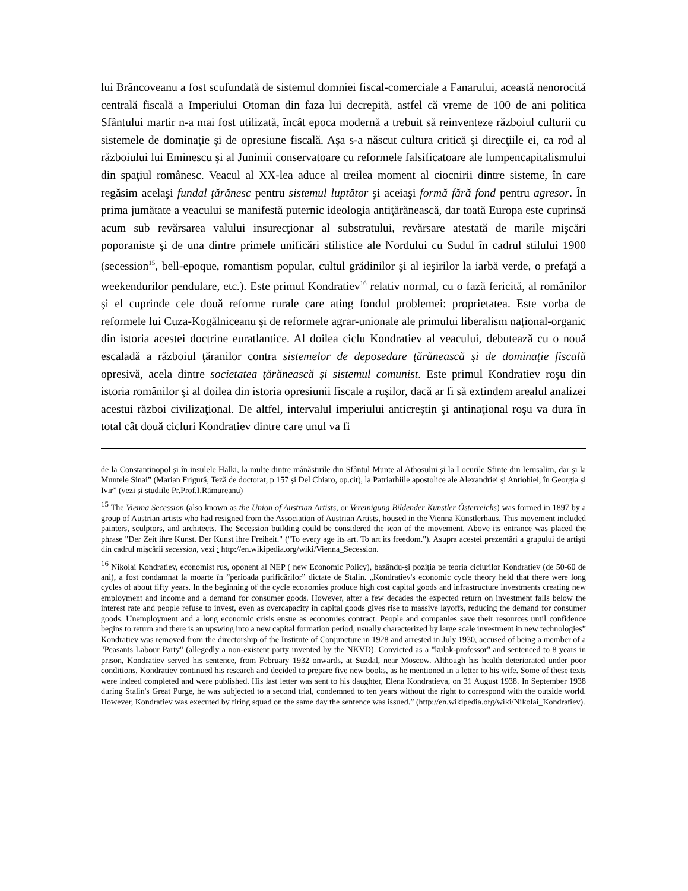lui Brâncoveanu a fost scufundată de sistemul domniei fiscal-comerciale a Fanarului, această nenorocită centrală fiscală a Imperiului Otoman din faza lui decrepită, astfel că vreme de 100 de ani politica Sfântului martir n-a mai fost utilizată, încât epoca modernă a trebuit să reinventeze războiul culturii cu sistemele de dominaţie şi de opresiune fiscală. Aşa s-a născut cultura critică şi direcţiile ei, ca rod al războiului lui Eminescu şi al Junimii conservatoare cu reformele falsificatoare ale lumpencapitalismului din spaţiul românesc. Veacul al XX-lea aduce al treilea moment al ciocnirii dintre sisteme, în care regăsim acelaşi fundal ţărănesc pentru sistemul luptător şi aceiaşi formă fără fond pentru agresor. În prima jumătate a veacului se manifestă puternic ideologia antiţărănească, dar toată Europa este cuprinsă acum sub revărsarea valului insurecţionar al substratului, revărsare atestată de marile mişcări poporaniste şi de una dintre primele unificări stilistice ale Nordului cu Sudul în cadrul stilului 1900 (secession<sup>15</sup>, bell-epoque, romantism popular, cultul grădinilor şi al ieşirilor la iarbă verde, o prefaţă a weekendurilor pendulare, etc.). Este primul Kondratiev<sup>16</sup> relativ normal, cu o fază fericită, al românilor şi el cuprinde cele două reforme rurale care ating fondul problemei: proprietatea. Este vorba de reformele lui Cuza-Kogălniceanu şi de reformele agrar-unionale ale primului liberalism naţional-organic din istoria acestei doctrine euratlantice. Al doilea ciclu Kondratiev al veacului, debutează cu o nouă escaladă a războiul ţăranilor contra sistemelor de deposedare ţărănească şi de dominaţie fiscală opresivă, acela dintre societatea ţărănească şi sistemul comunist. Este primul Kondratiev roşu din istoria românilor şi al doilea din istoria opresiunii fiscale a ruşilor, dacă ar fi să extindem arealul analizei acestui război civilizaţional. De altfel, intervalul imperiului anticreştin şi antinaţional roşu va dura în total cât două cicluri Kondratiev dintre care unul va fi
de la Constantinopol şi în insulele Halki, la multe dintre mânăstirile din Sfântul Munte al Athosului şi la Locurile Sfinte din Ierusalim, dar şi la Muntele Sinai” (Marian Frigură, Teză de doctorat, p 157 și Del Chiaro, op.cit), la Patriarhiile apostolice ale Alexandriei şi Antiohiei, în Georgia și Ivir” (vezi și studiile Pr.Prof.I.Rămureanu)
<sup>15</sup> The Vienna Secession (also known as the Union of Austrian Artists, or Vereinigung Bildender Künstler Österreichs) was formed in 1897 by a group of Austrian artists who had resigned from the Association of Austrian Artists, housed in the Vienna Künstlerhaus. This movement included painters, sculptors, and architects. The Secession building could be considered the icon of the movement. Above its entrance was placed the phrase "Der Zeit ihre Kunst. Der Kunst ihre Freiheit." ("To every age its art. To art its freedom."). Asupra acestei prezentări a grupului de artiști din cadrul mișcării secession, vezi : http://en.wikipedia.org/wiki/Vienna_Secession.
<sup>16</sup> Nikolai Kondratiev, economist rus, oponent al NEP ( new Economic Policy), bazându-și poziția pe teoria ciclurilor Kondratiev (de 50-60 de ani), a fost condamnat la moarte în ”perioada purificărilor” dictate de Stalin. „Kondratiev's economic cycle theory held that there were long cycles of about fifty years. In the beginning of the cycle economies produce high cost capital goods and infrastructure investments creating new employment and income and a demand for consumer goods. However, after a few decades the expected return on investment falls below the interest rate and people refuse to invest, even as overcapacity in capital goods gives rise to massive layoffs, reducing the demand for consumer goods. Unemployment and a long economic crisis ensue as economies contract. People and companies save their resources until confidence begins to return and there is an upswing into a new capital formation period, usually characterized by large scale investment in new technologies” Kondratiev was removed from the directorship of the Institute of Conjuncture in 1928 and arrested in July 1930, accused of being a member of a "Peasants Labour Party" (allegedly a non-existent party invented by the NKVD). Convicted as a "kulak-professor" and sentenced to 8 years in prison, Kondratiev served his sentence, from February 1932 onwards, at Suzdal, near Moscow. Although his health deteriorated under poor conditions, Kondratiev continued his research and decided to prepare five new books, as he mentioned in a letter to his wife. Some of these texts were indeed completed and were published. His last letter was sent to his daughter, Elena Kondratieva, on 31 August 1938. In September 1938 during Stalin's Great Purge, he was subjected to a second trial, condemned to ten years without the right to correspond with the outside world. However, Kondratiev was executed by firing squad on the same day the sentence was issued.” (http://en.wikipedia.org/wiki/Nikolai_Kondratiev).